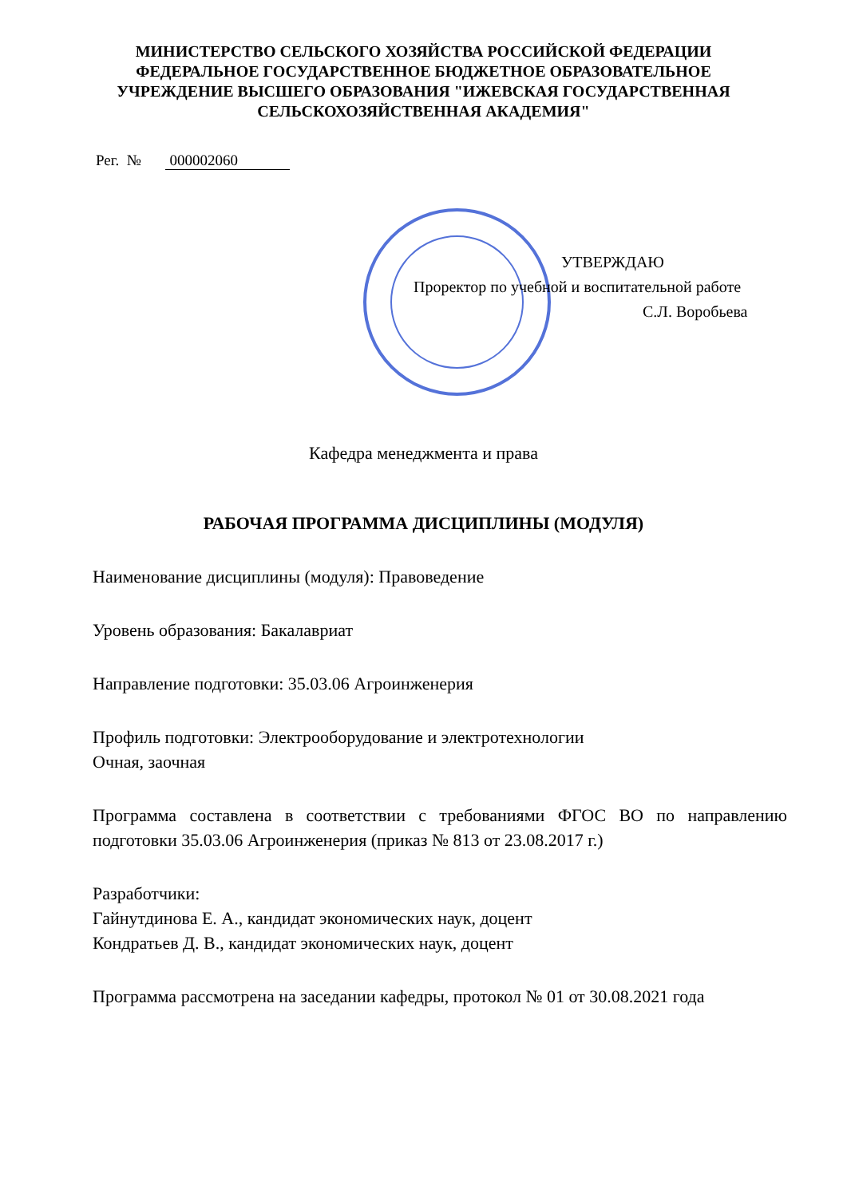МИНИСТЕРСТВО СЕЛЬСКОГО ХОЗЯЙСТВА РОССИЙСКОЙ ФЕДЕРАЦИИ
ФЕДЕРАЛЬНОЕ ГОСУДАРСТВЕННОЕ БЮДЖЕТНОЕ ОБРАЗОВАТЕЛЬНОЕ
УЧРЕЖДЕНИЕ ВЫСШЕГО ОБРАЗОВАНИЯ "ИЖЕВСКАЯ ГОСУДАРСТВЕННАЯ
СЕЛЬСКОХОЗЯЙСТВЕННАЯ АКАДЕМИЯ"
Рег. № 000002060
УТВЕРЖДАЮ
Проректор по учебной и воспитательной работе
С.Л. Воробьева
Кафедра менеджмента и права
РАБОЧАЯ ПРОГРАММА ДИСЦИПЛИНЫ (МОДУЛЯ)
Наименование дисциплины (модуля): Правоведение
Уровень образования: Бакалавриат
Направление подготовки: 35.03.06 Агроинженерия
Профиль подготовки: Электрооборудование и электротехнологии
Очная, заочная
Программа составлена в соответствии с требованиями ФГОС ВО по направлению подготовки 35.03.06 Агроинженерия (приказ № 813 от 23.08.2017 г.)
Разработчики:
Гайнутдинова Е. А., кандидат экономических наук, доцент
Кондратьев Д. В., кандидат экономических наук, доцент
Программа рассмотрена на заседании кафедры, протокол № 01 от 30.08.2021 года